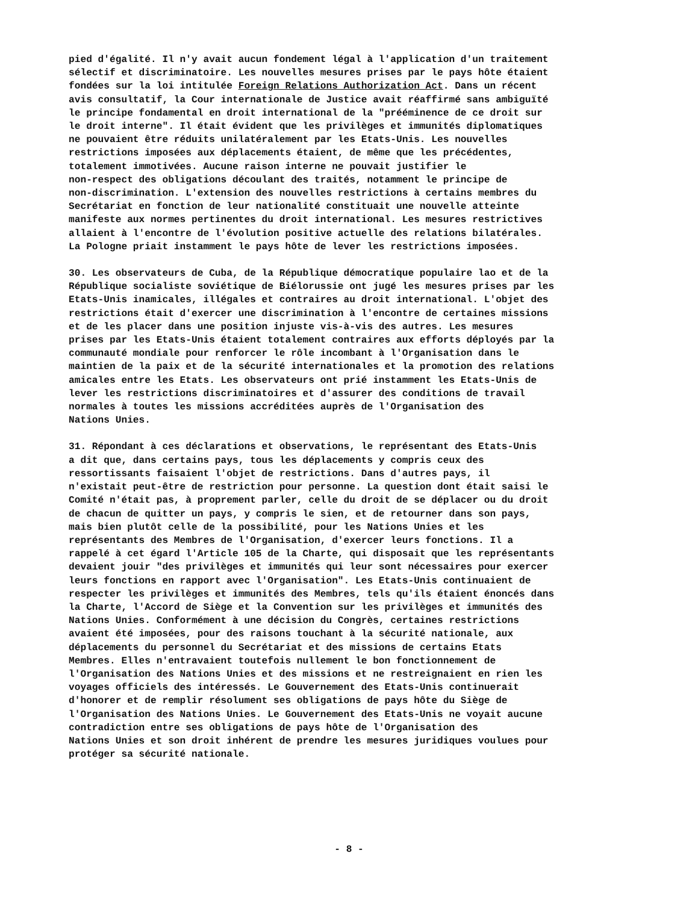pied d'égalité. Il n'y avait aucun fondement légal à l'application d'un traitement sélectif et discriminatoire. Les nouvelles mesures prises par le pays hôte étaient fondées sur la loi intitulée Foreign Relations Authorization Act. Dans un récent avis consultatif, la Cour internationale de Justice avait réaffirmé sans ambiguïté le principe fondamental en droit international de la "prééminence de ce droit sur le droit interne". Il était évident que les privilèges et immunités diplomatiques ne pouvaient être réduits unilatéralement par les Etats-Unis. Les nouvelles restrictions imposées aux déplacements étaient, de même que les précédentes, totalement immotivées. Aucune raison interne ne pouvait justifier le non-respect des obligations découlant des traités, notamment le principe de non-discrimination. L'extension des nouvelles restrictions à certains membres du Secrétariat en fonction de leur nationalité constituait une nouvelle atteinte manifeste aux normes pertinentes du droit international. Les mesures restrictives allaient à l'encontre de l'évolution positive actuelle des relations bilatérales. La Pologne priait instamment le pays hôte de lever les restrictions imposées.
30. Les observateurs de Cuba, de la République démocratique populaire lao et de la République socialiste soviétique de Biélorussie ont jugé les mesures prises par les Etats-Unis inamicales, illégales et contraires au droit international. L'objet des restrictions était d'exercer une discrimination à l'encontre de certaines missions et de les placer dans une position injuste vis-à-vis des autres. Les mesures prises par les Etats-Unis étaient totalement contraires aux efforts déployés par la communauté mondiale pour renforcer le rôle incombant à l'Organisation dans le maintien de la paix et de la sécurité internationales et la promotion des relations amicales entre les Etats. Les observateurs ont prié instamment les Etats-Unis de lever les restrictions discriminatoires et d'assurer des conditions de travail normales à toutes les missions accréditées auprès de l'Organisation des Nations Unies.
31. Répondant à ces déclarations et observations, le représentant des Etats-Unis a dit que, dans certains pays, tous les déplacements y compris ceux des ressortissants faisaient l'objet de restrictions. Dans d'autres pays, il n'existait peut-être de restriction pour personne. La question dont était saisi le Comité n'était pas, à proprement parler, celle du droit de se déplacer ou du droit de chacun de quitter un pays, y compris le sien, et de retourner dans son pays, mais bien plutôt celle de la possibilité, pour les Nations Unies et les représentants des Membres de l'Organisation, d'exercer leurs fonctions. Il a rappelé à cet égard l'Article 105 de la Charte, qui disposait que les représentants devaient jouir "des privilèges et immunités qui leur sont nécessaires pour exercer leurs fonctions en rapport avec l'Organisation". Les Etats-Unis continuaient de respecter les privilèges et immunités des Membres, tels qu'ils étaient énoncés dans la Charte, l'Accord de Siège et la Convention sur les privilèges et immunités des Nations Unies. Conformément à une décision du Congrès, certaines restrictions avaient été imposées, pour des raisons touchant à la sécurité nationale, aux déplacements du personnel du Secrétariat et des missions de certains Etats Membres. Elles n'entravaient toutefois nullement le bon fonctionnement de l'Organisation des Nations Unies et des missions et ne restreignaient en rien les voyages officiels des intéressés. Le Gouvernement des Etats-Unis continuerait d'honorer et de remplir résolument ses obligations de pays hôte du Siège de l'Organisation des Nations Unies. Le Gouvernement des Etats-Unis ne voyait aucune contradiction entre ses obligations de pays hôte de l'Organisation des Nations Unies et son droit inhérent de prendre les mesures juridiques voulues pour protéger sa sécurité nationale.
- 8 -